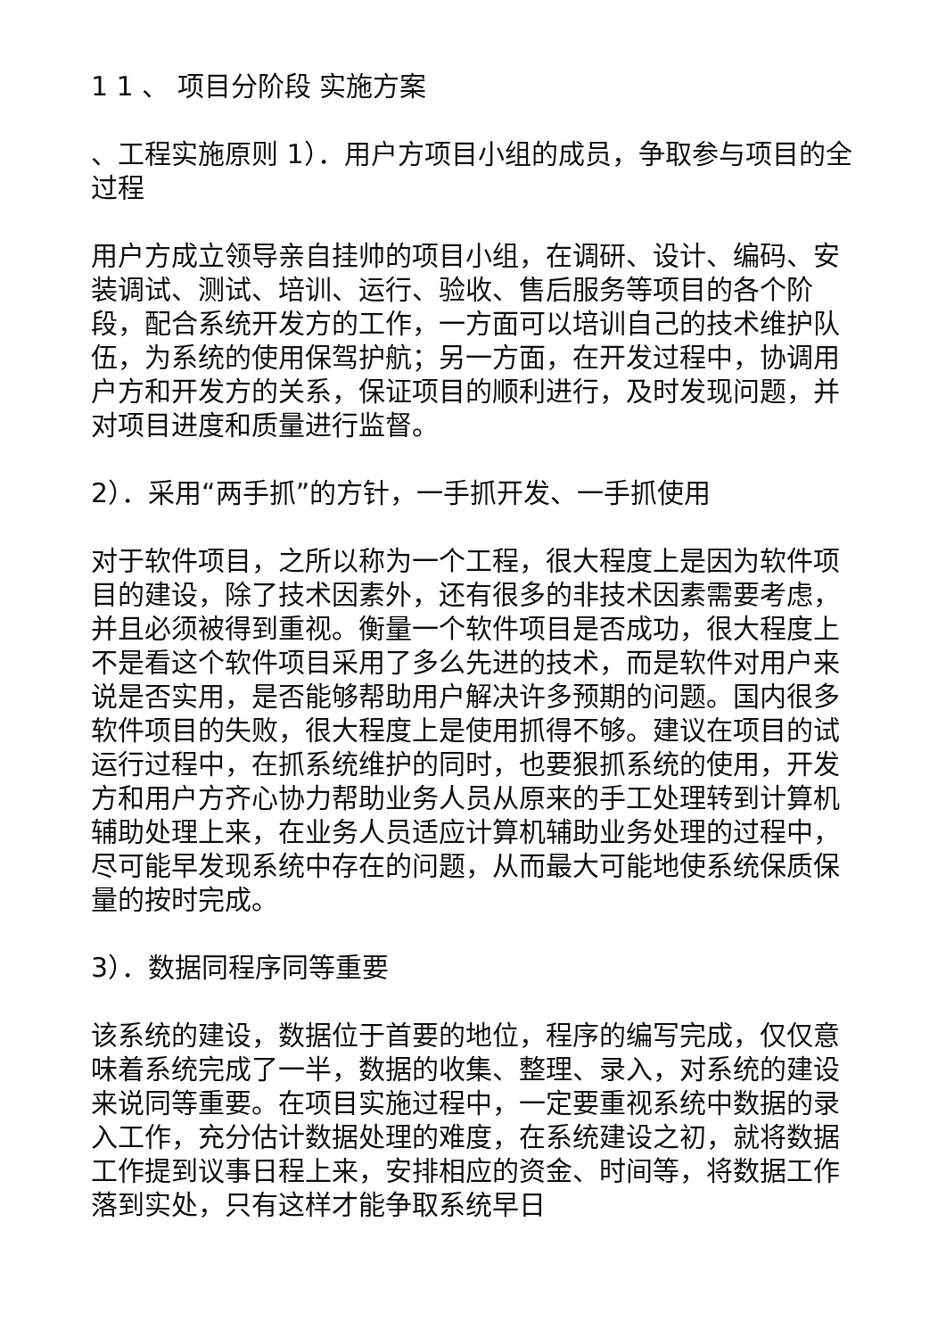1 1 、 项目分阶段 实施方案
、工程实施原则 1）．用户方项目小组的成员，争取参与项目的全过程
用户方成立领导亲自挂帅的项目小组，在调研、设计、编码、安装调试、测试、培训、运行、验收、售后服务等项目的各个阶段，配合系统开发方的工作，一方面可以培训自己的技术维护队伍，为系统的使用保驾护航；另一方面，在开发过程中，协调用户方和开发方的关系，保证项目的顺利进行，及时发现问题，并对项目进度和质量进行监督。
2）．采用“两手抓”的方针，一手抓开发、一手抓使用
对于软件项目，之所以称为一个工程，很大程度上是因为软件项目的建设，除了技术因素外，还有很多的非技术因素需要考虑，并且必须被得到重视。衡量一个软件项目是否成功，很大程度上不是看这个软件项目采用了多么先进的技术，而是软件对用户来说是否实用，是否能够帮助用户解决许多预期的问题。国内很多软件项目的失败，很大程度上是使用抓得不够。建议在项目的试运行过程中，在抓系统维护的同时，也要狠抓系统的使用，开发方和用户方齐心协力帮助业务人员从原来的手工处理转到计算机辅助处理上来，在业务人员适应计算机辅助业务处理的过程中，尽可能早发现系统中存在的问题，从而最大可能地使系统保质保量的按时完成。
3）．数据同程序同等重要
该系统的建设，数据位于首要的地位，程序的编写完成，仅仅意味着系统完成了一半，数据的收集、整理、录入，对系统的建设来说同等重要。在项目实施过程中，一定要重视系统中数据的录入工作，充分估计数据处理的难度，在系统建设之初，就将数据工作提到议事日程上来，安排相应的资金、时间等，将数据工作落到实处，只有这样才能争取系统早日